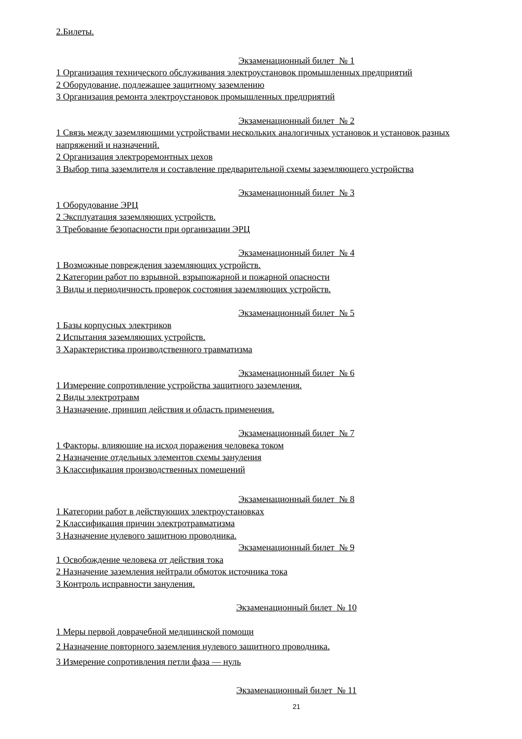2.Билеты.
Экзаменационный билет № 1
1 Организация технического обслуживания электроустановок промышленных предприятий
2 Оборудование, подлежащее защитному заземлению
3 Организация ремонта электроустановок промышленных предприятий
Экзаменационный билет № 2
1 Связь между заземляющими устройствами нескольких аналогичных установок и установок разных напряжений и назначений.
2 Организация электроремонтных цехов
3 Выбор типа заземлителя и составление предварительной схемы заземляющего устройства
Экзаменационный билет № 3
1 Оборудование ЭРЦ
2 Эксплуатация заземляющих устройств.
3 Требование безопасности при организации ЭРЦ
Экзаменационный билет № 4
1 Возможные повреждения заземляющих устройств.
2 Категории работ по взрывной. взрыпожарной и пожарной опасности
3 Виды и периодичность проверок состояния заземляющих устройств.
Экзаменационный билет № 5
1 Базы корпусных электриков
2 Испытания заземляющих устройств.
3 Характеристика производственного травматизма
Экзаменационный билет № 6
1 Измерение сопротивление устройства защитного заземления.
2 Виды электротравм
3 Назначение, принцип действия и область применения.
Экзаменационный билет № 7
1 Факторы, влияющие на исход поражения человека током
2 Назначение отдельных элементов схемы зануления
3 Классификация производственных помещений
Экзаменационный билет № 8
1 Категории работ в действующих электроустановках
2 Классификация причин электротравматизма
3 Назначение нулевого защитною проводника.
Экзаменационный билет № 9
1 Освобождение человека от действия тока
2 Назначение заземления нейтрали обмоток источника тока
3 Контроль исправности зануления.
Экзаменационный билет № 10
1 Меры первой доврачебной медицинской помощи
2 Назначение повторного заземления нулевого защитного проводника.
3 Измерение сопротивления петли фаза — нуль
Экзаменационный билет № 11
21